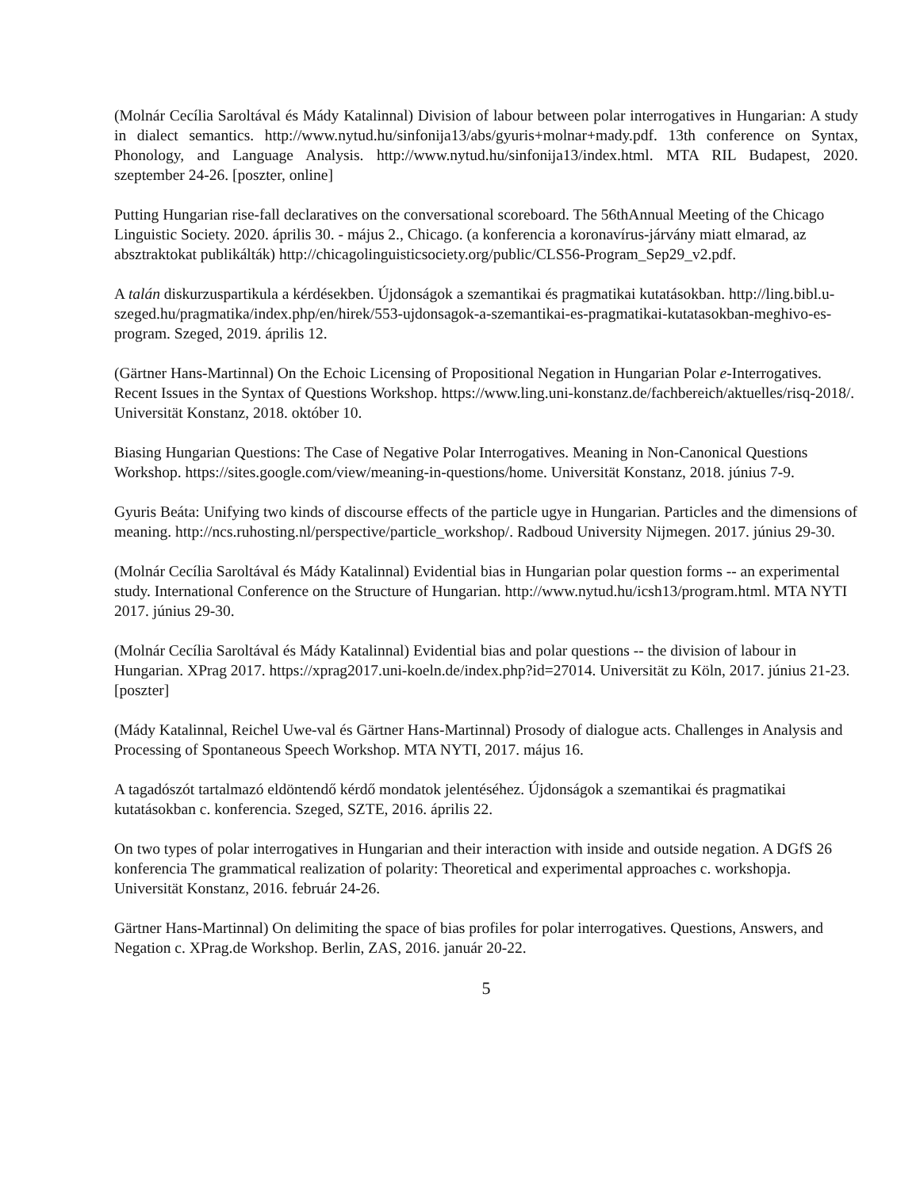(Molnár Cecília Saroltával és Mády Katalinnal) Division of labour between polar interrogatives in Hungarian: A study in dialect semantics. http://www.nytud.hu/sinfonija13/abs/gyuris+molnar+mady.pdf. 13th conference on Syntax, Phonology, and Language Analysis. http://www.nytud.hu/sinfonija13/index.html. MTA RIL Budapest, 2020. szeptember 24-26. [poszter, online]
Putting Hungarian rise-fall declaratives on the conversational scoreboard. The 56thAnnual Meeting of the Chicago Linguistic Society. 2020. április 30. - május 2., Chicago. (a konferencia a koronavírus-járvány miatt elmarad, az absztraktokat publikálták) http://chicagolinguisticsociety.org/public/CLS56-Program_Sep29_v2.pdf.
A talán diskurzuspartikula a kérdésekben. Újdonságok a szemantikai és pragmatikai kutatásokban. http://ling.bibl.u-szeged.hu/pragmatika/index.php/en/hirek/553-ujdonsagok-a-szemantikai-es-pragmatikai-kutatasokban-meghivo-es-program. Szeged, 2019. április 12.
(Gärtner Hans-Martinnal) On the Echoic Licensing of Propositional Negation in Hungarian Polar e-Interrogatives. Recent Issues in the Syntax of Questions Workshop. https://www.ling.uni-konstanz.de/fachbereich/aktuelles/risq-2018/. Universität Konstanz, 2018. október 10.
Biasing Hungarian Questions: The Case of Negative Polar Interrogatives. Meaning in Non-Canonical Questions Workshop. https://sites.google.com/view/meaning-in-questions/home. Universität Konstanz, 2018. június 7-9.
Gyuris Beáta: Unifying two kinds of discourse effects of the particle ugye in Hungarian. Particles and the dimensions of meaning. http://ncs.ruhosting.nl/perspective/particle_workshop/. Radboud University Nijmegen. 2017. június 29-30.
(Molnár Cecília Saroltával és Mády Katalinnal) Evidential bias in Hungarian polar question forms -- an experimental study. International Conference on the Structure of Hungarian. http://www.nytud.hu/icsh13/program.html. MTA NYTI 2017. június 29-30.
(Molnár Cecília Saroltával és Mády Katalinnal) Evidential bias and polar questions -- the division of labour in Hungarian. XPrag 2017. https://xprag2017.uni-koeln.de/index.php?id=27014. Universität zu Köln, 2017. június 21-23. [poszter]
(Mády Katalinnal, Reichel Uwe-val és Gärtner Hans-Martinnal) Prosody of dialogue acts. Challenges in Analysis and Processing of Spontaneous Speech Workshop. MTA NYTI, 2017. május 16.
A tagadószót tartalmazó eldöntendő kérdő mondatok jelentéséhez. Újdonságok a szemantikai és pragmatikai kutatásokban c. konferencia. Szeged, SZTE, 2016. április 22.
On two types of polar interrogatives in Hungarian and their interaction with inside and outside negation. A DGfS 26 konferencia The grammatical realization of polarity: Theoretical and experimental approaches c. workshopja. Universität Konstanz, 2016. február 24-26.
Gärtner Hans-Martinnal) On delimiting the space of bias profiles for polar interrogatives. Questions, Answers, and Negation c. XPrag.de Workshop. Berlin, ZAS, 2016. január 20-22.
5